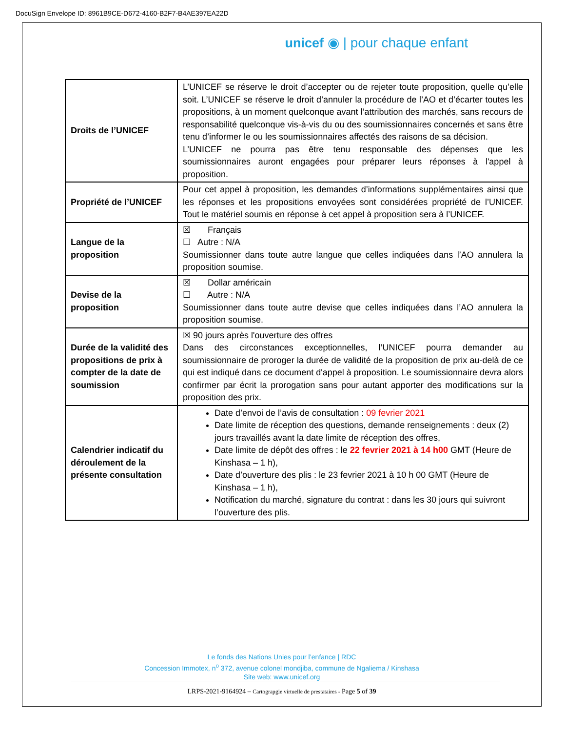DocuSign Envelope ID: 8961B9CE-D672-4160-B2F7-B4AE397EA22D
unicef ◉ | pour chaque enfant
| Droits de l’UNICEF | L’UNICEF se réserve le droit d’accepter ou de rejeter toute proposition, quelle qu’elle soit. L’UNICEF se réserve le droit d’annuler la procédure de l’AO et d’écarter toutes les propositions, à un moment quelconque avant l’attribution des marchés, sans recours de responsabilité quelconque vis-à-vis du ou des soumissionnaires concernés et sans être tenu d’informer le ou les soumissionnaires affectés des raisons de sa décision. L’UNICEF ne pourra pas être tenu responsable des dépenses que les soumissionnaires auront engagées pour préparer leurs réponses à l'appel à proposition. |
| Propriété de l’UNICEF | Pour cet appel à proposition, les demandes d’informations supplémentaires ainsi que les réponses et les propositions envoyées sont considérées propriété de l’UNICEF. Tout le matériel soumis en réponse à cet appel à proposition sera à l’UNICEF. |
| Langue de la proposition | ☒ Français ☐ Autre : N/A Soumissionner dans toute autre langue que celles indiquées dans l’AO annulera la proposition soumise. |
| Devise de la proposition | ☒ Dollar américain ☐ Autre : N/A Soumissionner dans toute autre devise que celles indiquées dans l’AO annulera la proposition soumise. |
| Durée de la validité des propositions de prix à compter de la date de soumission | ☒ 90 jours après l'ouverture des offres Dans des circonstances exceptionnelles, l’UNICEF pourra demander au soumissionnaire de proroger la durée de validité de la proposition de prix au-delà de ce qui est indiqué dans ce document d'appel à proposition. Le soumissionnaire devra alors confirmer par écrit la prorogation sans pour autant apporter des modifications sur la proposition des prix. |
| Calendrier indicatif du déroulement de la présente consultation | Date d’envoi de l’avis de consultation : 09 fevrier 2021 Date limite de réception des questions, demande renseignements : deux (2) jours travaillés avant la date limite de réception des offres, Date limite de dépôt des offres : le 22 fevrier 2021 à 14 h00 GMT (Heure de Kinshasa – 1 h), Date d’ouverture des plis : le 23 fevrier 2021 à 10 h 00 GMT (Heure de Kinshasa – 1 h), Notification du marché, signature du contrat : dans les 30 jours qui suivront l’ouverture des plis. |
Le fonds des Nations Unies pour l’enfance | RDC
Concession Immotex, n<sup>o</sup> 372, avenue colonel mondjiba, commune de Ngaliema / Kinshasa
Site web: www.unicef.org
LRPS-2021-9164924 – Cartograpgie virtuelle de prestataires - Page 5 of 39